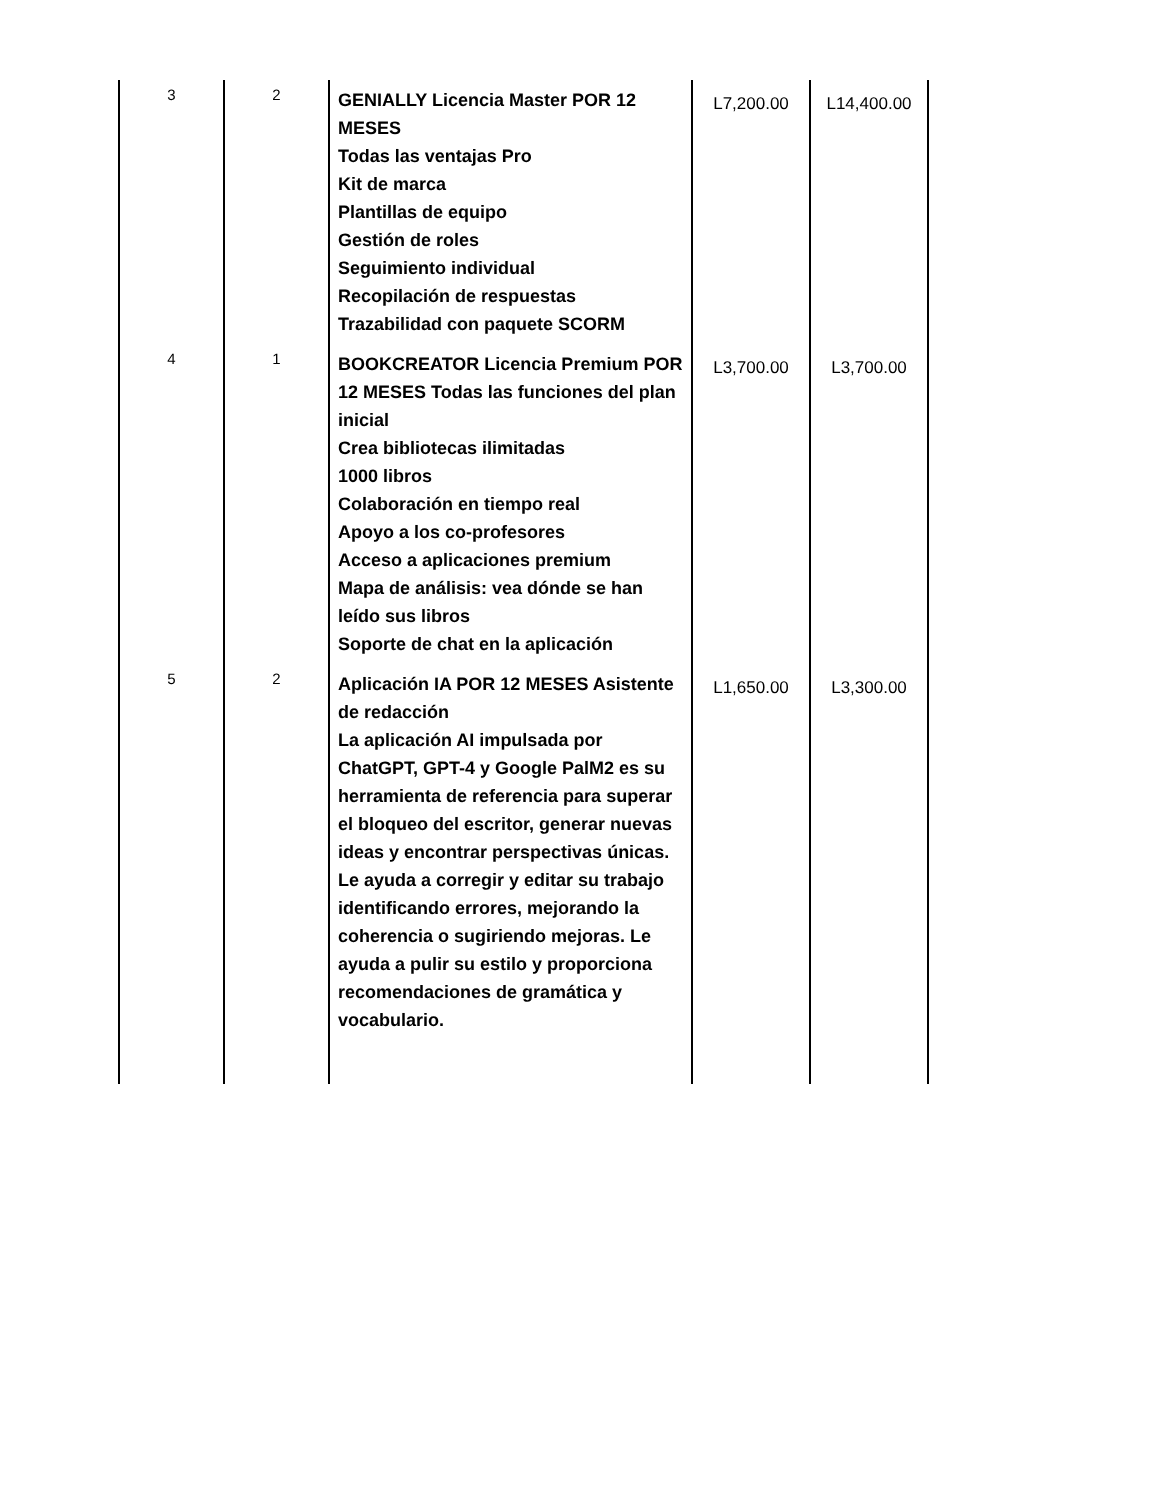| 3 | 2 | GENIALLY Licencia Master POR 12 MESES Todas las ventajas Pro Kit de marca Plantillas de equipo Gestión de roles Seguimiento individual Recopilación de respuestas Trazabilidad con paquete SCORM | L7,200.00 | L14,400.00 |
| 4 | 1 | BOOKCREATOR Licencia Premium POR 12 MESES Todas las funciones del plan inicial Crea bibliotecas ilimitadas 1000 libros Colaboración en tiempo real Apoyo a los co-profesores Acceso a aplicaciones premium Mapa de análisis: vea dónde se han leído sus libros Soporte de chat en la aplicación | L3,700.00 | L3,700.00 |
| 5 | 2 | Aplicación IA POR 12 MESES Asistente de redacción La aplicación AI impulsada por ChatGPT, GPT-4 y Google PalM2 es su herramienta de referencia para superar el bloqueo del escritor, generar nuevas ideas y encontrar perspectivas únicas. Le ayuda a corregir y editar su trabajo identificando errores, mejorando la coherencia o sugiriendo mejoras. Le ayuda a pulir su estilo y proporciona recomendaciones de gramática y vocabulario. | L1,650.00 | L3,300.00 |